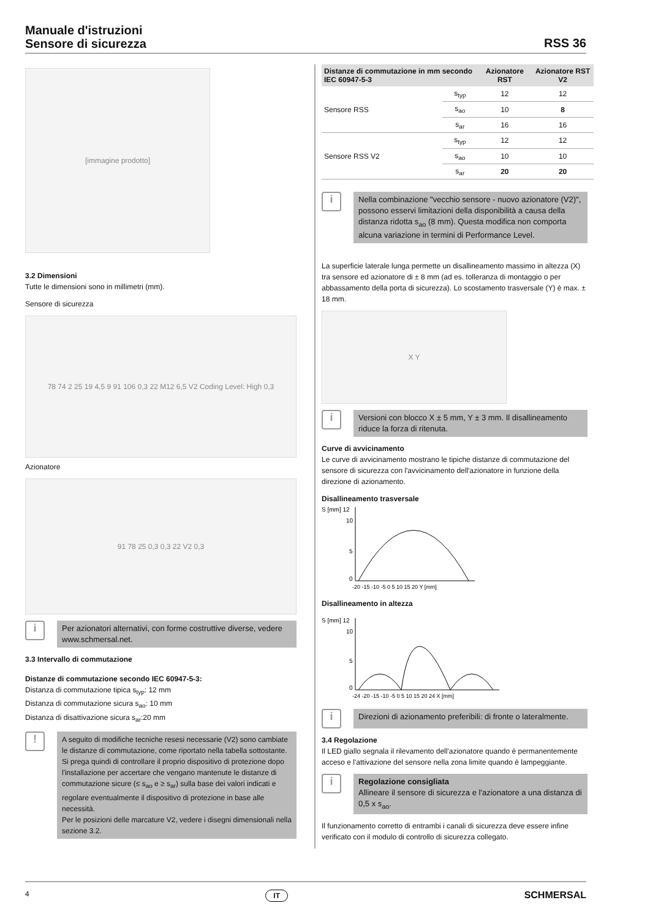Manuale d'istruzioni
Sensore di sicurezza
RSS 36
[immagine prodotto]
3.2 Dimensioni
Tutte le dimensioni sono in millimetri (mm).
Sensore di sicurezza
78 74 2 25 19 4,5 9 91 106 0,3 22 M12 6,5 V2 Coding Level: High 0,3
Azionatore
91 78 25 0,3 0,3 22 V2 0,3
i
Per azionatori alternativi, con forme costruttive diverse, vedere www.schmersal.net.
3.3 Intervallo di commutazione
Distanze di commutazione secondo IEC 60947-5-3:
Distanza di commutazione tipica s<sub>typ</sub>: 12 mm
Distanza di commutazione sicura s<sub>ao</sub>: 10 mm
Distanza di disattivazione sicura s<sub>ar</sub>:20 mm
!
A seguito di modifiche tecniche resesi necessarie (V2) sono cambiate le distanze di commutazione, come riportato nella tabella sottostante.
Si prega quindi di controllare il proprio dispositivo di protezione dopo l'installazione per accertare che vengano mantenute le distanze di commutazione sicure (≤ s<sub>ao</sub> e ≥ s<sub>ar</sub>) sulla base dei valori indicati e regolare eventualmente il dispositivo di protezione in base alle necessità.
Per le posizioni delle marcature V2, vedere i disegni dimensionali nella sezione 3.2.
| Distanze di commutazione in mm secondo IEC 60947-5-3 | | Azionatore RST | Azionatore RST V2 |
| --- | --- | --- | --- |
| Sensore RSS | s<sub>typ</sub> | 12 | 12 |
| | s<sub>ao</sub> | 10 | 8 |
| | s<sub>ar</sub> | 16 | 16 |
| Sensore RSS V2 | s<sub>typ</sub> | 12 | 12 |
| | s<sub>ao</sub> | 10 | 10 |
| | s<sub>ar</sub> | 20 | 20 |
i
Nella combinazione "vecchio sensore - nuovo azionatore (V2)", possono esservi limitazioni della disponibilità a causa della distanza ridotta s<sub>ao</sub> (8 mm). Questa modifica non comporta alcuna variazione in termini di Performance Level.
La superficie laterale lunga permette un disallineamento massimo in altezza (X) tra sensore ed azionatore di ± 8 mm (ad es. tolleranza di montaggio o per abbassamento della porta di sicurezza). Lo scostamento trasversale (Y) è max. ± 18 mm.
X Y
i
Versioni con blocco X ± 5 mm, Y ± 3 mm. Il disallineamento riduce la forza di ritenuta.
Curve di avvicinamento
Le curve di avvicinamento mostrano le tipiche distanze di commutazione del sensore di sicurezza con l'avvicinamento dell'azionatore in funzione della direzione di azionamento.
Disallineamento trasversale
S [mm] 12
10
5
0
-20 -15 -10 -5 0 5 10 15 20 Y [mm]
Disallineamento in altezza
S [mm] 12
10
5
0
-24 -20 -15 -10 -5 0 5 10 15 20 24 X [mm]
i
Direzioni di azionamento preferibili: di fronte o lateralmente.
3.4 Regolazione
Il LED giallo segnala il rilevamento dell'azionatore quando è permanentemente acceso e l'attivazione del sensore nella zona limite quando è lampeggiante.
i
Regolazione consigliata
Allineare il sensore di sicurezza e l'azionatore a una distanza di 0,5 x s<sub>ao</sub>.
Il funzionamento corretto di entrambi i canali di sicurezza deve essere infine verificato con il modulo di controllo di sicurezza collegato.
4 IT SCHMERSAL